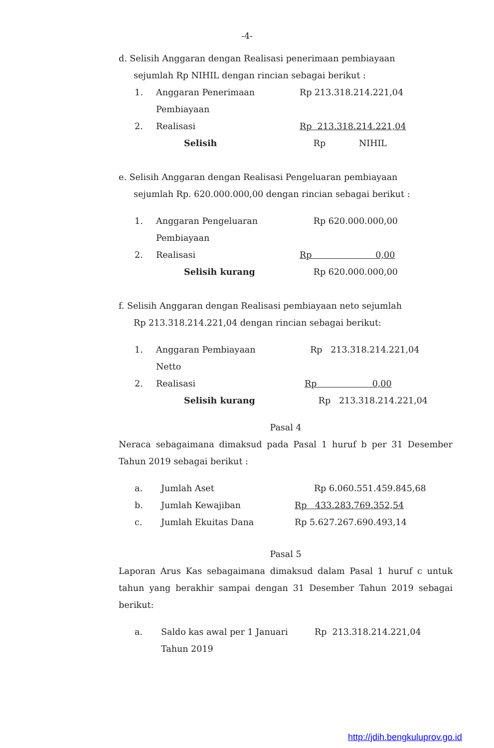-4-
d. Selisih Anggaran dengan Realisasi penerimaan pembiayaan
sejumlah Rp NIHIL dengan rincian sebagai berikut :
| 1. | Anggaran Penerimaan Pembiayaan | Rp 213.318.214.221,04 |
| 2. | Realisasi | Rp 213.318.214.221,04 |
| | Selisih | Rp NIHIL |
e. Selisih Anggaran dengan Realisasi Pengeluaran pembiayaan
sejumlah Rp. 620.000.000,00 dengan rincian sebagai berikut :
| 1. | Anggaran Pengeluaran Pembiayaan | Rp 620.000.000,00 |
| 2. | Realisasi | Rp 0,00 |
| | Selisih kurang | Rp 620.000.000,00 |
f. Selisih Anggaran dengan Realisasi pembiayaan neto sejumlah
Rp 213.318.214.221,04 dengan rincian sebagai berikut:
| 1. | Anggaran Pembiayaan Netto | Rp 213.318.214.221,04 |
| 2. | Realisasi | Rp 0,00 |
| | Selisih kurang | Rp 213.318.214.221,04 |
Pasal 4
Neraca sebagaimana dimaksud pada Pasal 1 huruf b per 31 Desember Tahun 2019 sebagai berikut :
| a. | Jumlah Aset | Rp 6.060.551.459.845,68 |
| b. | Jumlah Kewajiban | Rp 433.283.769.352,54 |
| c. | Jumlah Ekuitas Dana | Rp 5.627.267.690.493,14 |
Pasal 5
Laporan Arus Kas sebagaimana dimaksud dalam Pasal 1 huruf c untuk tahun yang berakhir sampai dengan 31 Desember Tahun 2019 sebagai berikut:
| a. | Saldo kas awal per 1 Januari Tahun 2019 | Rp 213.318.214.221,04 |
http://jdih.bengkuluprov.go.id